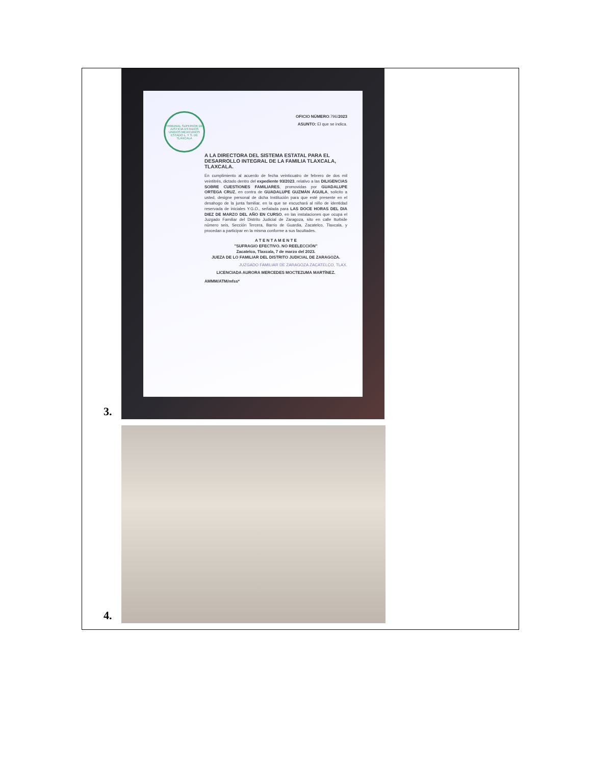3.
TRIBUNAL SUPERIOR DE JUSTICIA ESTADOS UNIDOS MEXICANOS ESTADO L. Y S. DE TLAXCALA
OFICIO NÚMERO:796/2023
ASUNTO: El que se indica.
A LA DIRECTORA DEL SISTEMA ESTATAL PARA EL DESARROLLO INTEGRAL DE LA FAMILIA TLAXCALA, TLAXCALA.
En cumplimiento al acuerdo de fecha veinticuatro de febrero de dos mil veintitrés, dictado dentro del expediente 93/2023, relativo a las DILIGENCIAS SOBRE CUESTIONES FAMILIARES, promovidas por GUADALUPE ORTEGA CRUZ, en contra de GUADALUPE GUZMÁN ÁGUILA, solicito a usted, designe personal de dicha Institución para que esté presente en el desahogo de la junta familiar, en la que se escuchará al niño de identidad reservada de iniciales Y.G.O., señalada para LAS DOCE HORAS DEL DIA DIEZ DE MARZO DEL AÑO EN CURSO, en las instalaciones que ocupa el Juzgado Familiar del Distrito Judicial de Zaragoza, sito en calle Iturbide número seis, Sección Tercera, Barrio de Guardia, Zacatelco, Tlaxcala, y procedan a participar en la misma conforme a sus facultades.
A T E N T A M E N T E
"SUFRAGIO EFECTIVO. NO REELECCIÓN"
Zacatelco, Tlaxcala, 7 de marzo del 2023.
JUEZA DE LO FAMILIAR DEL DISTRITO JUDICIAL DE ZARAGOZA.
JUZGADO FAMILIAR DE ZARAGOZA ZACATELCO, TLAX.
LICENCIADA AURORA MERCEDES MOCTEZUMA MARTÍNEZ.
AMMM/ATM/mfss*
4.